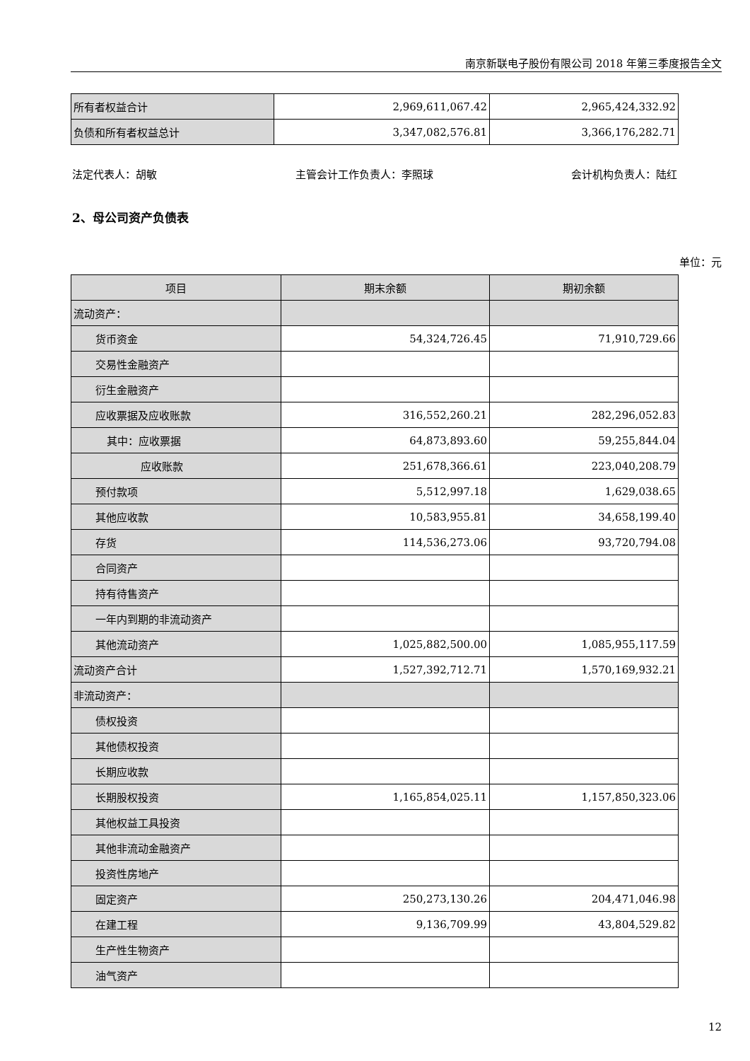南京新联电子股份有限公司 2018 年第三季度报告全文
| 所有者权益合计 | 2,969,611,067.42 | 2,965,424,332.92 |
| 负债和所有者权益总计 | 3,347,082,576.81 | 3,366,176,282.71 |
法定代表人：胡敏 主管会计工作负责人：李照球 会计机构负责人：陆红
2、母公司资产负债表
单位：元
| 项目 | 期末余额 | 期初余额 |
| --- | --- | --- |
| 流动资产： | | |
| 货币资金 | 54,324,726.45 | 71,910,729.66 |
| 交易性金融资产 | | |
| 衍生金融资产 | | |
| 应收票据及应收账款 | 316,552,260.21 | 282,296,052.83 |
| 其中：应收票据 | 64,873,893.60 | 59,255,844.04 |
| 应收账款 | 251,678,366.61 | 223,040,208.79 |
| 预付款项 | 5,512,997.18 | 1,629,038.65 |
| 其他应收款 | 10,583,955.81 | 34,658,199.40 |
| 存货 | 114,536,273.06 | 93,720,794.08 |
| 合同资产 | | |
| 持有待售资产 | | |
| 一年内到期的非流动资产 | | |
| 其他流动资产 | 1,025,882,500.00 | 1,085,955,117.59 |
| 流动资产合计 | 1,527,392,712.71 | 1,570,169,932.21 |
| 非流动资产： | | |
| 债权投资 | | |
| 其他债权投资 | | |
| 长期应收款 | | |
| 长期股权投资 | 1,165,854,025.11 | 1,157,850,323.06 |
| 其他权益工具投资 | | |
| 其他非流动金融资产 | | |
| 投资性房地产 | | |
| 固定资产 | 250,273,130.26 | 204,471,046.98 |
| 在建工程 | 9,136,709.99 | 43,804,529.82 |
| 生产性生物资产 | | |
| 油气资产 | | |
12